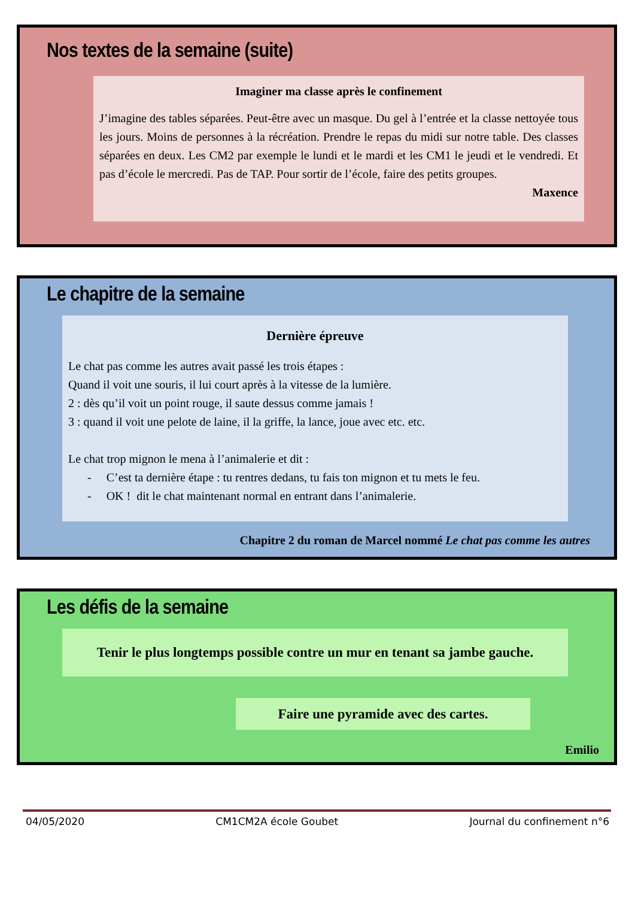Nos textes de la semaine (suite)
Imaginer ma classe après le confinement
J’imagine des tables séparées. Peut-être avec un masque. Du gel à l’entrée et la classe nettoyée tous les jours. Moins de personnes à la récréation. Prendre le repas du midi sur notre table. Des classes séparées en deux. Les CM2 par exemple le lundi et le mardi et les CM1 le jeudi et le vendredi. Et pas d’école le mercredi. Pas de TAP. Pour sortir de l’école, faire des petits groupes.
Maxence
Le chapitre de la semaine
Dernière épreuve
Le chat pas comme les autres avait passé les trois étapes :
Quand il voit une souris, il lui court après à la vitesse de la lumière.
2 : dès qu’il voit un point rouge, il saute dessus comme jamais !
3 : quand il voit une pelote de laine, il la griffe, la lance, joue avec etc. etc.
Le chat trop mignon le mena à l’animalerie et dit :
- C’est ta dernière étape : tu rentres dedans, tu fais ton mignon et tu mets le feu.
- OK ! dit le chat maintenant normal en entrant dans l’animalerie.
Chapitre 2 du roman de Marcel nommé Le chat pas comme les autres
Les défis de la semaine
Tenir le plus longtemps possible contre un mur en tenant sa jambe gauche.
Faire une pyramide avec des cartes.
Emilio
04/05/2020 CM1CM2A école Goubet Journal du confinement n°6